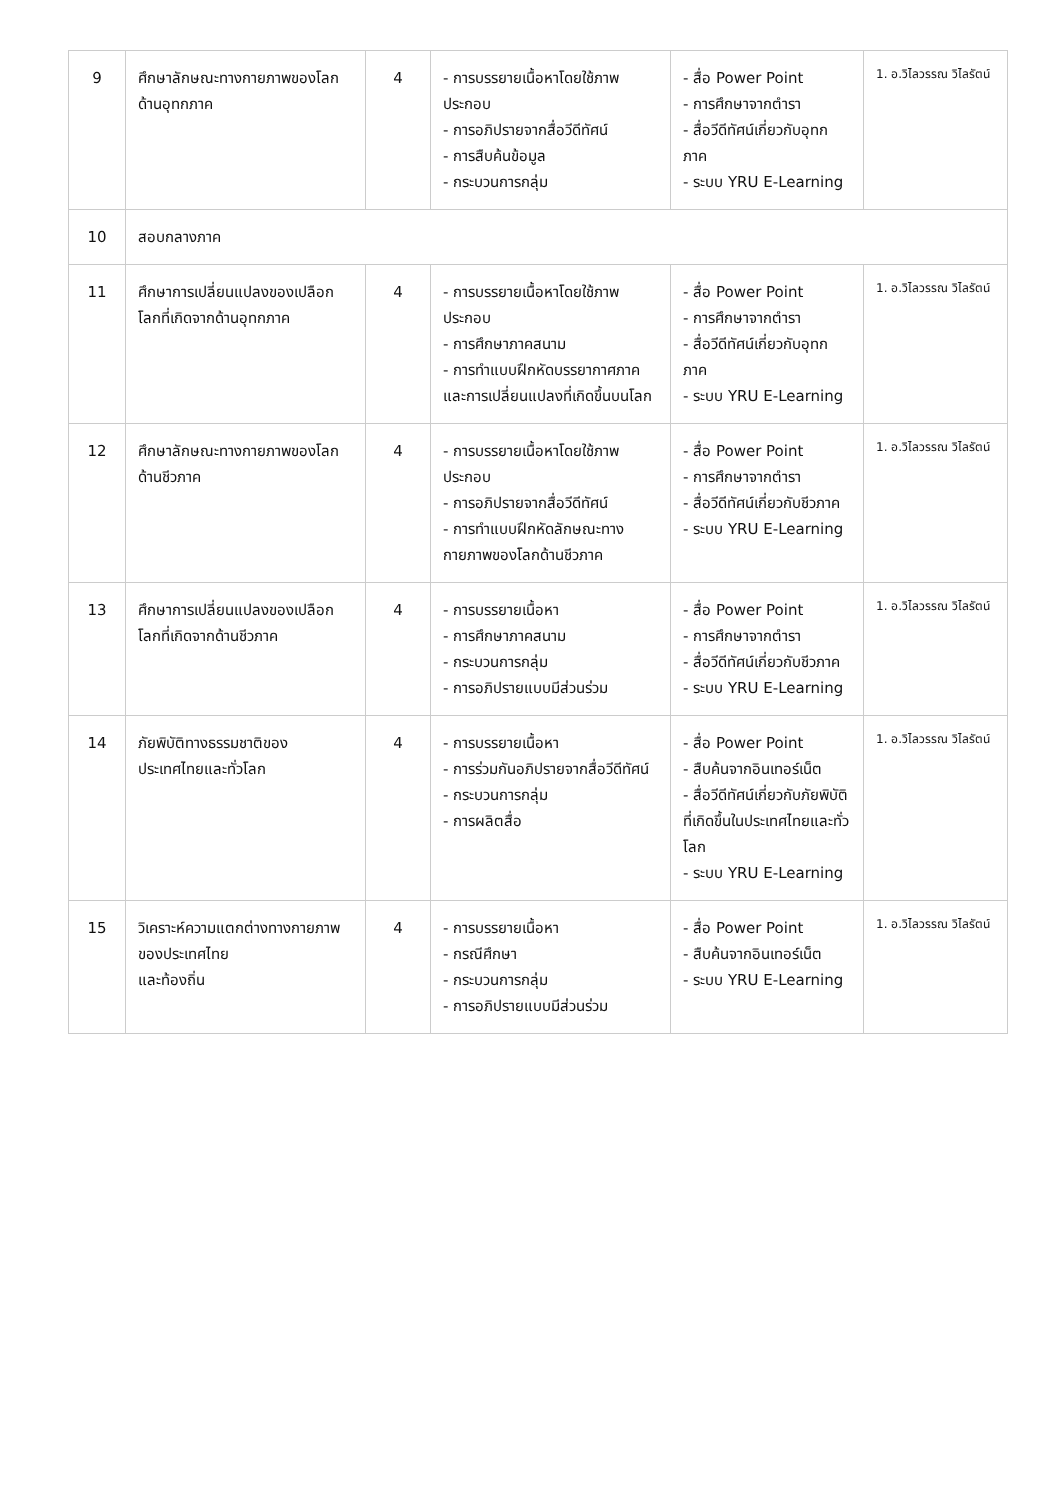| 9 | ศึกษาลักษณะทางกายภาพของโลกด้านอุทกภาค | 4 | - การบรรยายเนื้อหาโดยใช้ภาพประกอบ - การอภิปรายจากสื่อวีดีทัศน์ - การสืบค้นข้อมูล - กระบวนการกลุ่ม | - สื่อ Power Point - การศึกษาจากตำรา - สื่อวีดีทัศน์เกี่ยวกับอุทกภาค - ระบบ YRU E-Learning | 1. อ.วิไลวรรณ วิไลรัตน์ |
| 10 | สอบกลางภาค | | | | |
| 11 | ศึกษาการเปลี่ยนแปลงของเปลือกโลกที่เกิดจากด้านอุทกภาค | 4 | - การบรรยายเนื้อหาโดยใช้ภาพประกอบ - การศึกษาภาคสนาม - การทำแบบฝึกหัดบรรยากาศภาคและการเปลี่ยนแปลงที่เกิดขึ้นบนโลก | - สื่อ Power Point - การศึกษาจากตำรา - สื่อวีดีทัศน์เกี่ยวกับอุทกภาค - ระบบ YRU E-Learning | 1. อ.วิไลวรรณ วิไลรัตน์ |
| 12 | ศึกษาลักษณะทางกายภาพของโลกด้านชีวภาค | 4 | - การบรรยายเนื้อหาโดยใช้ภาพประกอบ - การอภิปรายจากสื่อวีดีทัศน์ - การทำแบบฝึกหัดลักษณะทางกายภาพของโลกด้านชีวภาค | - สื่อ Power Point - การศึกษาจากตำรา - สื่อวีดีทัศน์เกี่ยวกับชีวภาค - ระบบ YRU E-Learning | 1. อ.วิไลวรรณ วิไลรัตน์ |
| 13 | ศึกษาการเปลี่ยนแปลงของเปลือกโลกที่เกิดจากด้านชีวภาค | 4 | - การบรรยายเนื้อหา - การศึกษาภาคสนาม - กระบวนการกลุ่ม - การอภิปรายแบบมีส่วนร่วม | - สื่อ Power Point - การศึกษาจากตำรา - สื่อวีดีทัศน์เกี่ยวกับชีวภาค - ระบบ YRU E-Learning | 1. อ.วิไลวรรณ วิไลรัตน์ |
| 14 | ภัยพิบัติทางธรรมชาติของประเทศไทยและทั่วโลก | 4 | - การบรรยายเนื้อหา - การร่วมกันอภิปรายจากสื่อวีดีทัศน์ - กระบวนการกลุ่ม - การผลิตสื่อ | - สื่อ Power Point - สืบค้นจากอินเทอร์เน็ต - สื่อวีดีทัศน์เกี่ยวกับภัยพิบัติที่เกิดขึ้นในประเทศไทยและทั่วโลก - ระบบ YRU E-Learning | 1. อ.วิไลวรรณ วิไลรัตน์ |
| 15 | วิเคราะห์ความแตกต่างทางกายภาพของประเทศไทย และท้องถิ่น | 4 | - การบรรยายเนื้อหา - กรณีศึกษา - กระบวนการกลุ่ม - การอภิปรายแบบมีส่วนร่วม | - สื่อ Power Point - สืบค้นจากอินเทอร์เน็ต - ระบบ YRU E-Learning | 1. อ.วิไลวรรณ วิไลรัตน์ |